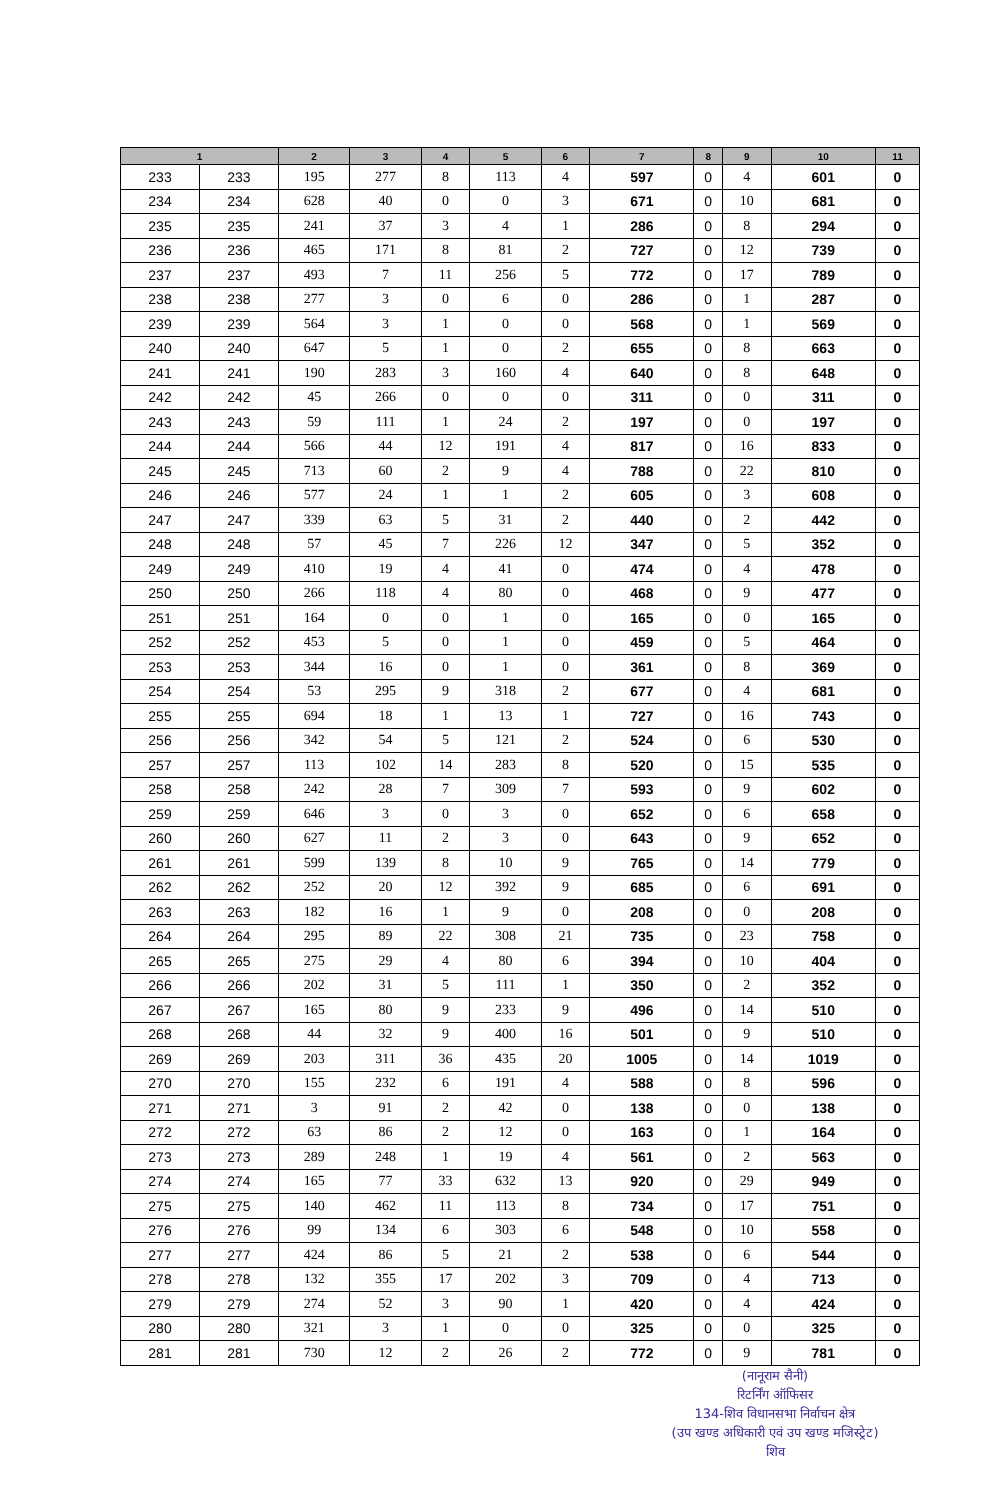| 1 | | 2 | 3 | 4 | 5 | 6 | 7 | 8 | 9 | 10 | 11 |
| --- | --- | --- | --- | --- | --- | --- | --- | --- | --- | --- | --- |
| 233 | 233 | 195 | 277 | 8 | 113 | 4 | 597 | 0 | 4 | 601 | 0 |
| 234 | 234 | 628 | 40 | 0 | 0 | 3 | 671 | 0 | 10 | 681 | 0 |
| 235 | 235 | 241 | 37 | 3 | 4 | 1 | 286 | 0 | 8 | 294 | 0 |
| 236 | 236 | 465 | 171 | 8 | 81 | 2 | 727 | 0 | 12 | 739 | 0 |
| 237 | 237 | 493 | 7 | 11 | 256 | 5 | 772 | 0 | 17 | 789 | 0 |
| 238 | 238 | 277 | 3 | 0 | 6 | 0 | 286 | 0 | 1 | 287 | 0 |
| 239 | 239 | 564 | 3 | 1 | 0 | 0 | 568 | 0 | 1 | 569 | 0 |
| 240 | 240 | 647 | 5 | 1 | 0 | 2 | 655 | 0 | 8 | 663 | 0 |
| 241 | 241 | 190 | 283 | 3 | 160 | 4 | 640 | 0 | 8 | 648 | 0 |
| 242 | 242 | 45 | 266 | 0 | 0 | 0 | 311 | 0 | 0 | 311 | 0 |
| 243 | 243 | 59 | 111 | 1 | 24 | 2 | 197 | 0 | 0 | 197 | 0 |
| 244 | 244 | 566 | 44 | 12 | 191 | 4 | 817 | 0 | 16 | 833 | 0 |
| 245 | 245 | 713 | 60 | 2 | 9 | 4 | 788 | 0 | 22 | 810 | 0 |
| 246 | 246 | 577 | 24 | 1 | 1 | 2 | 605 | 0 | 3 | 608 | 0 |
| 247 | 247 | 339 | 63 | 5 | 31 | 2 | 440 | 0 | 2 | 442 | 0 |
| 248 | 248 | 57 | 45 | 7 | 226 | 12 | 347 | 0 | 5 | 352 | 0 |
| 249 | 249 | 410 | 19 | 4 | 41 | 0 | 474 | 0 | 4 | 478 | 0 |
| 250 | 250 | 266 | 118 | 4 | 80 | 0 | 468 | 0 | 9 | 477 | 0 |
| 251 | 251 | 164 | 0 | 0 | 1 | 0 | 165 | 0 | 0 | 165 | 0 |
| 252 | 252 | 453 | 5 | 0 | 1 | 0 | 459 | 0 | 5 | 464 | 0 |
| 253 | 253 | 344 | 16 | 0 | 1 | 0 | 361 | 0 | 8 | 369 | 0 |
| 254 | 254 | 53 | 295 | 9 | 318 | 2 | 677 | 0 | 4 | 681 | 0 |
| 255 | 255 | 694 | 18 | 1 | 13 | 1 | 727 | 0 | 16 | 743 | 0 |
| 256 | 256 | 342 | 54 | 5 | 121 | 2 | 524 | 0 | 6 | 530 | 0 |
| 257 | 257 | 113 | 102 | 14 | 283 | 8 | 520 | 0 | 15 | 535 | 0 |
| 258 | 258 | 242 | 28 | 7 | 309 | 7 | 593 | 0 | 9 | 602 | 0 |
| 259 | 259 | 646 | 3 | 0 | 3 | 0 | 652 | 0 | 6 | 658 | 0 |
| 260 | 260 | 627 | 11 | 2 | 3 | 0 | 643 | 0 | 9 | 652 | 0 |
| 261 | 261 | 599 | 139 | 8 | 10 | 9 | 765 | 0 | 14 | 779 | 0 |
| 262 | 262 | 252 | 20 | 12 | 392 | 9 | 685 | 0 | 6 | 691 | 0 |
| 263 | 263 | 182 | 16 | 1 | 9 | 0 | 208 | 0 | 0 | 208 | 0 |
| 264 | 264 | 295 | 89 | 22 | 308 | 21 | 735 | 0 | 23 | 758 | 0 |
| 265 | 265 | 275 | 29 | 4 | 80 | 6 | 394 | 0 | 10 | 404 | 0 |
| 266 | 266 | 202 | 31 | 5 | 111 | 1 | 350 | 0 | 2 | 352 | 0 |
| 267 | 267 | 165 | 80 | 9 | 233 | 9 | 496 | 0 | 14 | 510 | 0 |
| 268 | 268 | 44 | 32 | 9 | 400 | 16 | 501 | 0 | 9 | 510 | 0 |
| 269 | 269 | 203 | 311 | 36 | 435 | 20 | 1005 | 0 | 14 | 1019 | 0 |
| 270 | 270 | 155 | 232 | 6 | 191 | 4 | 588 | 0 | 8 | 596 | 0 |
| 271 | 271 | 3 | 91 | 2 | 42 | 0 | 138 | 0 | 0 | 138 | 0 |
| 272 | 272 | 63 | 86 | 2 | 12 | 0 | 163 | 0 | 1 | 164 | 0 |
| 273 | 273 | 289 | 248 | 1 | 19 | 4 | 561 | 0 | 2 | 563 | 0 |
| 274 | 274 | 165 | 77 | 33 | 632 | 13 | 920 | 0 | 29 | 949 | 0 |
| 275 | 275 | 140 | 462 | 11 | 113 | 8 | 734 | 0 | 17 | 751 | 0 |
| 276 | 276 | 99 | 134 | 6 | 303 | 6 | 548 | 0 | 10 | 558 | 0 |
| 277 | 277 | 424 | 86 | 5 | 21 | 2 | 538 | 0 | 6 | 544 | 0 |
| 278 | 278 | 132 | 355 | 17 | 202 | 3 | 709 | 0 | 4 | 713 | 0 |
| 279 | 279 | 274 | 52 | 3 | 90 | 1 | 420 | 0 | 4 | 424 | 0 |
| 280 | 280 | 321 | 3 | 1 | 0 | 0 | 325 | 0 | 0 | 325 | 0 |
| 281 | 281 | 730 | 12 | 2 | 26 | 2 | 772 | 0 | 9 | 781 | 0 |
(नानूराम सैनी)
रिटर्निंग ऑफिसर
134-शिव विधानसभा निर्वाचन क्षेत्र
(उप खण्ड अधिकारी एवं उप खण्ड मजिस्ट्रेट)
शिव